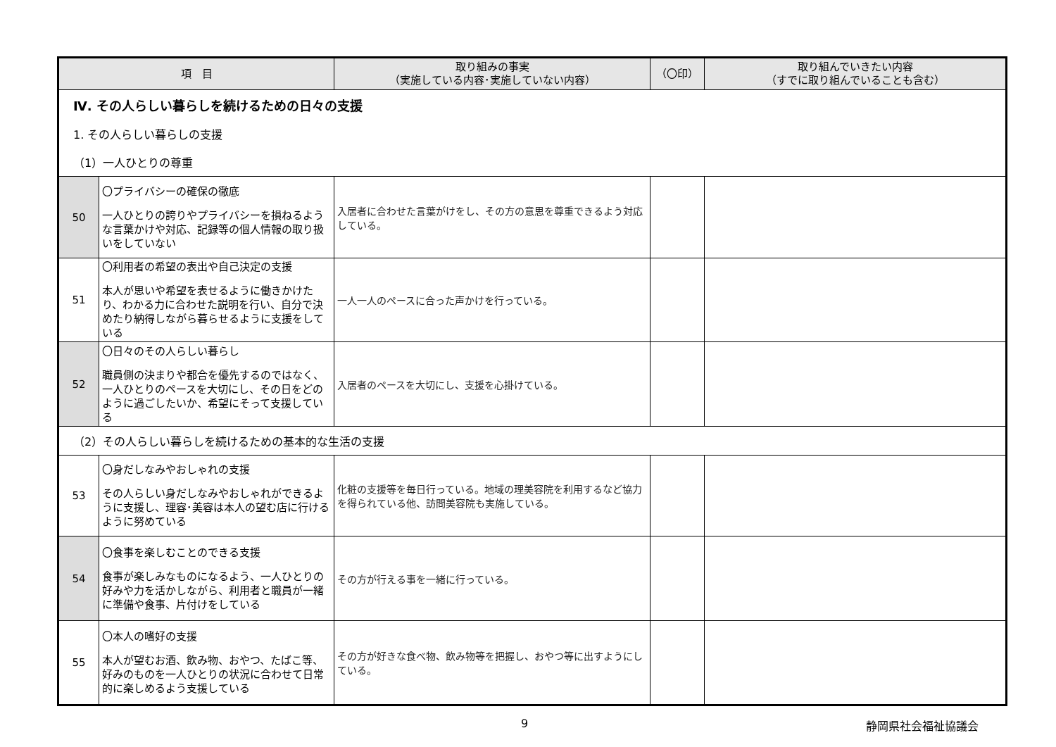| 項 目 | | 取り組みの事実 （実施している内容･実施していない内容） | （〇印） | 取り組んでいきたい内容 （すでに取り組んでいることも含む） |
| --- | --- | --- | --- | --- |
| Ⅳ. その人らしい暮らしを続けるための日々の支援 | | | | |
| 1. その人らしい暮らしの支援 | | | | |
| （1）一人ひとりの尊重 | | | | |
| 50 | 〇プライバシーの確保の徹底 一人ひとりの誇りやプライバシーを損ねるような言葉かけや対応、記録等の個人情報の取り扱いをしていない | 入居者に合わせた言葉がけをし、その方の意思を尊重できるよう対応している。 | | |
| 51 | 〇利用者の希望の表出や自己決定の支援 本人が思いや希望を表せるように働きかけたり、わかる力に合わせた説明を行い、自分で決めたり納得しながら暮らせるように支援をしている | 一人一人のペースに合った声かけを行っている。 | | |
| 52 | 〇日々のその人らしい暮らし 職員側の決まりや都合を優先するのではなく、一人ひとりのペースを大切にし、その日をどのように過ごしたいか、希望にそって支援している | 入居者のペースを大切にし、支援を心掛けている。 | | |
| （2）その人らしい暮らしを続けるための基本的な生活の支援 | | | | |
| 53 | 〇身だしなみやおしゃれの支援 その人らしい身だしなみやおしゃれができるように支援し、理容･美容は本人の望む店に行けるように努めている | 化粧の支援等を毎日行っている。地域の理美容院を利用するなど協力を得られている他、訪問美容院も実施している。 | | |
| 54 | 〇食事を楽しむことのできる支援 食事が楽しみなものになるよう、一人ひとりの好みや力を活かしながら、利用者と職員が一緒に準備や食事、片付けをしている | その方が行える事を一緒に行っている。 | | |
| 55 | 〇本人の嗜好の支援 本人が望むお酒、飲み物、おやつ、たばこ等、好みのものを一人ひとりの状況に合わせて日常的に楽しめるよう支援している | その方が好きな食べ物、飲み物等を把握し、おやつ等に出すようにしている。 | | |
9 静岡県社会福祉協議会